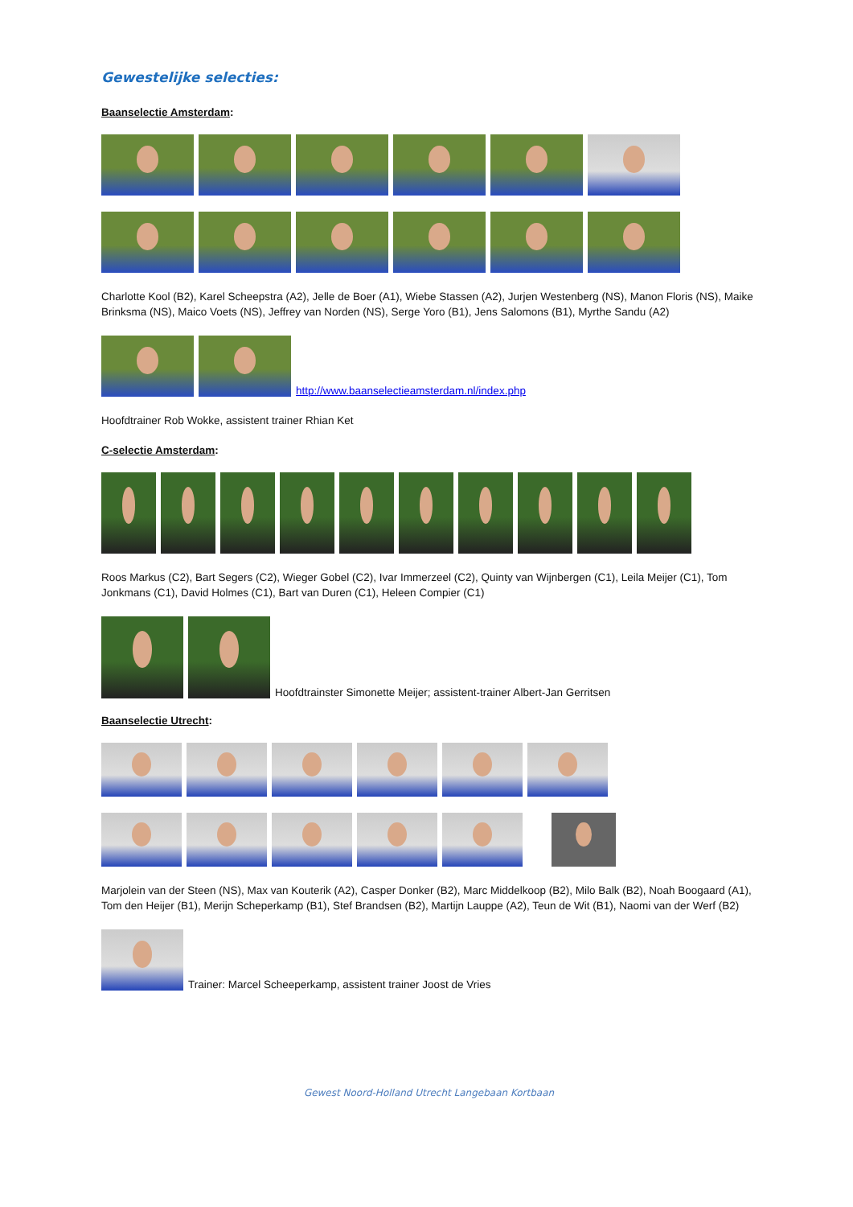Gewestelijke selecties:
Baanselectie Amsterdam:
Charlotte Kool (B2), Karel Scheepstra (A2), Jelle de Boer (A1), Wiebe Stassen (A2), Jurjen Westenberg (NS), Manon Floris (NS), Maike Brinksma (NS), Maico Voets (NS), Jeffrey van Norden (NS), Serge Yoro (B1), Jens Salomons (B1), Myrthe Sandu (A2)
http://www.baanselectieamsterdam.nl/index.php
Hoofdtrainer Rob Wokke, assistent trainer Rhian Ket
C-selectie Amsterdam:
Roos Markus (C2), Bart Segers (C2), Wieger Gobel (C2), Ivar Immerzeel (C2), Quinty van Wijnbergen (C1), Leila Meijer (C1), Tom Jonkmans (C1), David Holmes (C1), Bart van Duren (C1), Heleen Compier (C1)
Hoofdtrainster Simonette Meijer; assistent-trainer Albert-Jan Gerritsen
Baanselectie Utrecht:
Marjolein van der Steen (NS), Max van Kouterik (A2), Casper Donker (B2), Marc Middelkoop (B2), Milo Balk (B2), Noah Boogaard (A1), Tom den Heijer (B1), Merijn Scheperkamp (B1), Stef Brandsen (B2), Martijn Lauppe (A2), Teun de Wit (B1), Naomi van der Werf (B2)
Trainer: Marcel Scheeperkamp, assistent trainer Joost de Vries
Gewest Noord-Holland Utrecht Langebaan Kortbaan